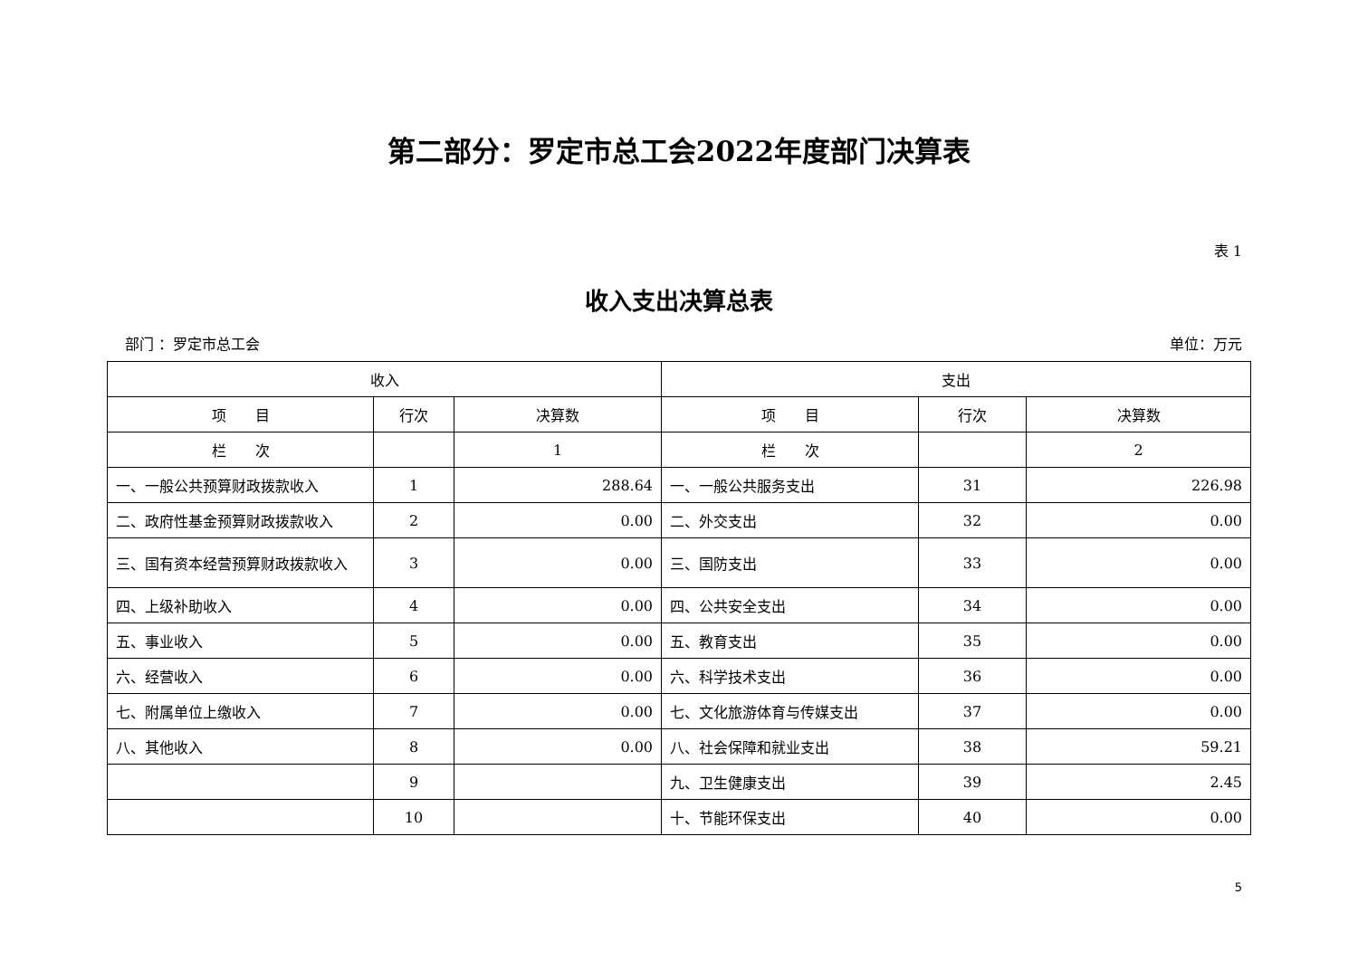第二部分：罗定市总工会2022年度部门决算表
表 1
收入支出决算总表
部门 ：罗定市总工会 单位：万元
| 收入 | | | 支出 | | |
| --- | --- | --- | --- | --- | --- |
| 项 目 | 行次 | 决算数 | 项 目 | 行次 | 决算数 |
| 栏 次 | | 1 | 栏 次 | | 2 |
| 一、一般公共预算财政拨款收入 | 1 | 288.64 | 一、一般公共服务支出 | 31 | 226.98 |
| 二、政府性基金预算财政拨款收入 | 2 | 0.00 | 二、外交支出 | 32 | 0.00 |
| 三、国有资本经营预算财政拨款收入 | 3 | 0.00 | 三、国防支出 | 33 | 0.00 |
| 四、上级补助收入 | 4 | 0.00 | 四、公共安全支出 | 34 | 0.00 |
| 五、事业收入 | 5 | 0.00 | 五、教育支出 | 35 | 0.00 |
| 六、经营收入 | 6 | 0.00 | 六、科学技术支出 | 36 | 0.00 |
| 七、附属单位上缴收入 | 7 | 0.00 | 七、文化旅游体育与传媒支出 | 37 | 0.00 |
| 八、其他收入 | 8 | 0.00 | 八、社会保障和就业支出 | 38 | 59.21 |
| | 9 | | 九、卫生健康支出 | 39 | 2.45 |
| | 10 | | 十、节能环保支出 | 40 | 0.00 |
5